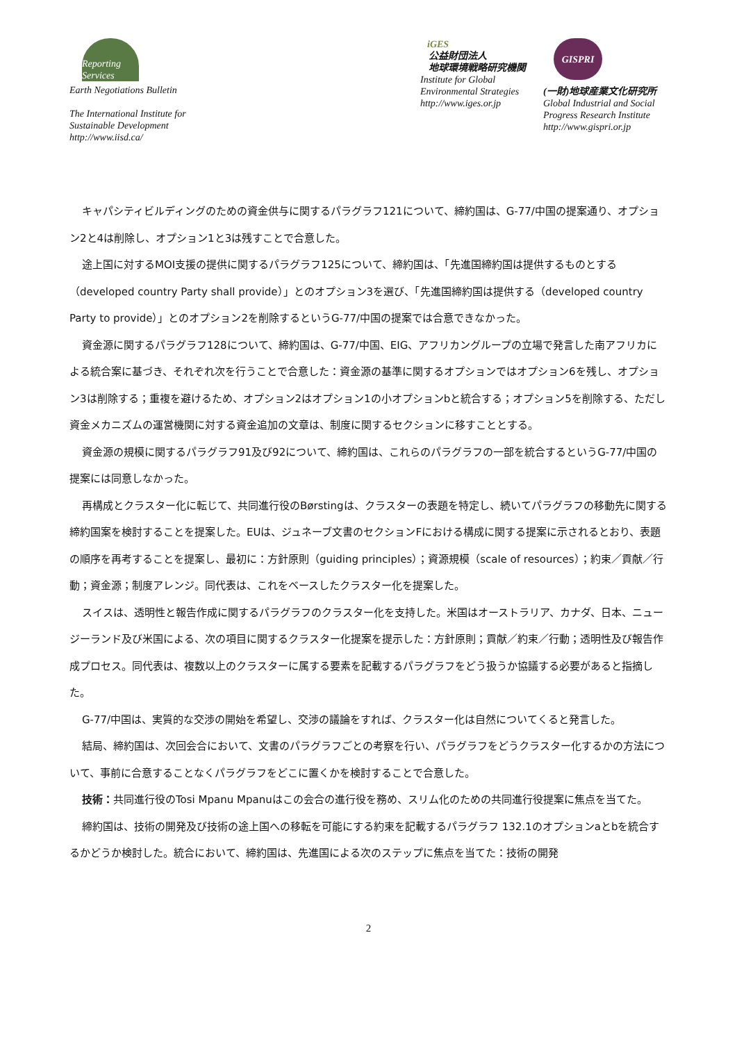Reporting Services
Earth Negotiations Bulletin
The International Institute for
Sustainable Development
http://www.iisd.ca/
iGES
公益財団法人
地球環境戦略研究機関
Institute for Global
Environmental Strategies
http://www.iges.or.jp
GISPRI
(一財)地球産業文化研究所
Global Industrial and Social
Progress Research Institute
http://www.gispri.or.jp
キャパシティビルディングのための資金供与に関するパラグラフ121について、締約国は、G-77/中国の提案通り、オプション2と4は削除し、オプション1と3は残すことで合意した。
途上国に対するMOI支援の提供に関するパラグラフ125について、締約国は、「先進国締約国は提供するものとする（developed country Party shall provide）」とのオプション3を選び、「先進国締約国は提供する（developed country Party to provide）」とのオプション2を削除するというG-77/中国の提案では合意できなかった。
資金源に関するパラグラフ128について、締約国は、G-77/中国、EIG、アフリカングループの立場で発言した南アフリカによる統合案に基づき、それぞれ次を行うことで合意した：資金源の基準に関するオプションではオプション6を残し、オプション3は削除する；重複を避けるため、オプション2はオプション1の小オプションbと統合する；オプション5を削除する、ただし資金メカニズムの運営機関に対する資金追加の文章は、制度に関するセクションに移すこととする。
資金源の規模に関するパラグラフ91及び92について、締約国は、これらのパラグラフの一部を統合するというG-77/中国の提案には同意しなかった。
再構成とクラスター化に転じて、共同進行役のBørstingは、クラスターの表題を特定し、続いてパラグラフの移動先に関する締約国案を検討することを提案した。EUは、ジュネーブ文書のセクションFにおける構成に関する提案に示されるとおり、表題の順序を再考することを提案し、最初に：方針原則（guiding principles）；資源規模（scale of resources）；約束／貢献／行動；資金源；制度アレンジ。同代表は、これをベースしたクラスター化を提案した。
スイスは、透明性と報告作成に関するパラグラフのクラスター化を支持した。米国はオーストラリア、カナダ、日本、ニュージーランド及び米国による、次の項目に関するクラスター化提案を提示した：方針原則；貢献／約束／行動；透明性及び報告作成プロセス。同代表は、複数以上のクラスターに属する要素を記載するパラグラフをどう扱うか協議する必要があると指摘した。
G-77/中国は、実質的な交渉の開始を希望し、交渉の議論をすれば、クラスター化は自然についてくると発言した。
結局、締約国は、次回会合において、文書のパラグラフごとの考察を行い、パラグラフをどうクラスター化するかの方法について、事前に合意することなくパラグラフをどこに置くかを検討することで合意した。
技術：共同進行役のTosi Mpanu Mpanuはこの会合の進行役を務め、スリム化のための共同進行役提案に焦点を当てた。
締約国は、技術の開発及び技術の途上国への移転を可能にする約束を記載するパラグラフ 132.1のオプションaとbを統合するかどうか検討した。統合において、締約国は、先進国による次のステップに焦点を当てた：技術の開発
2